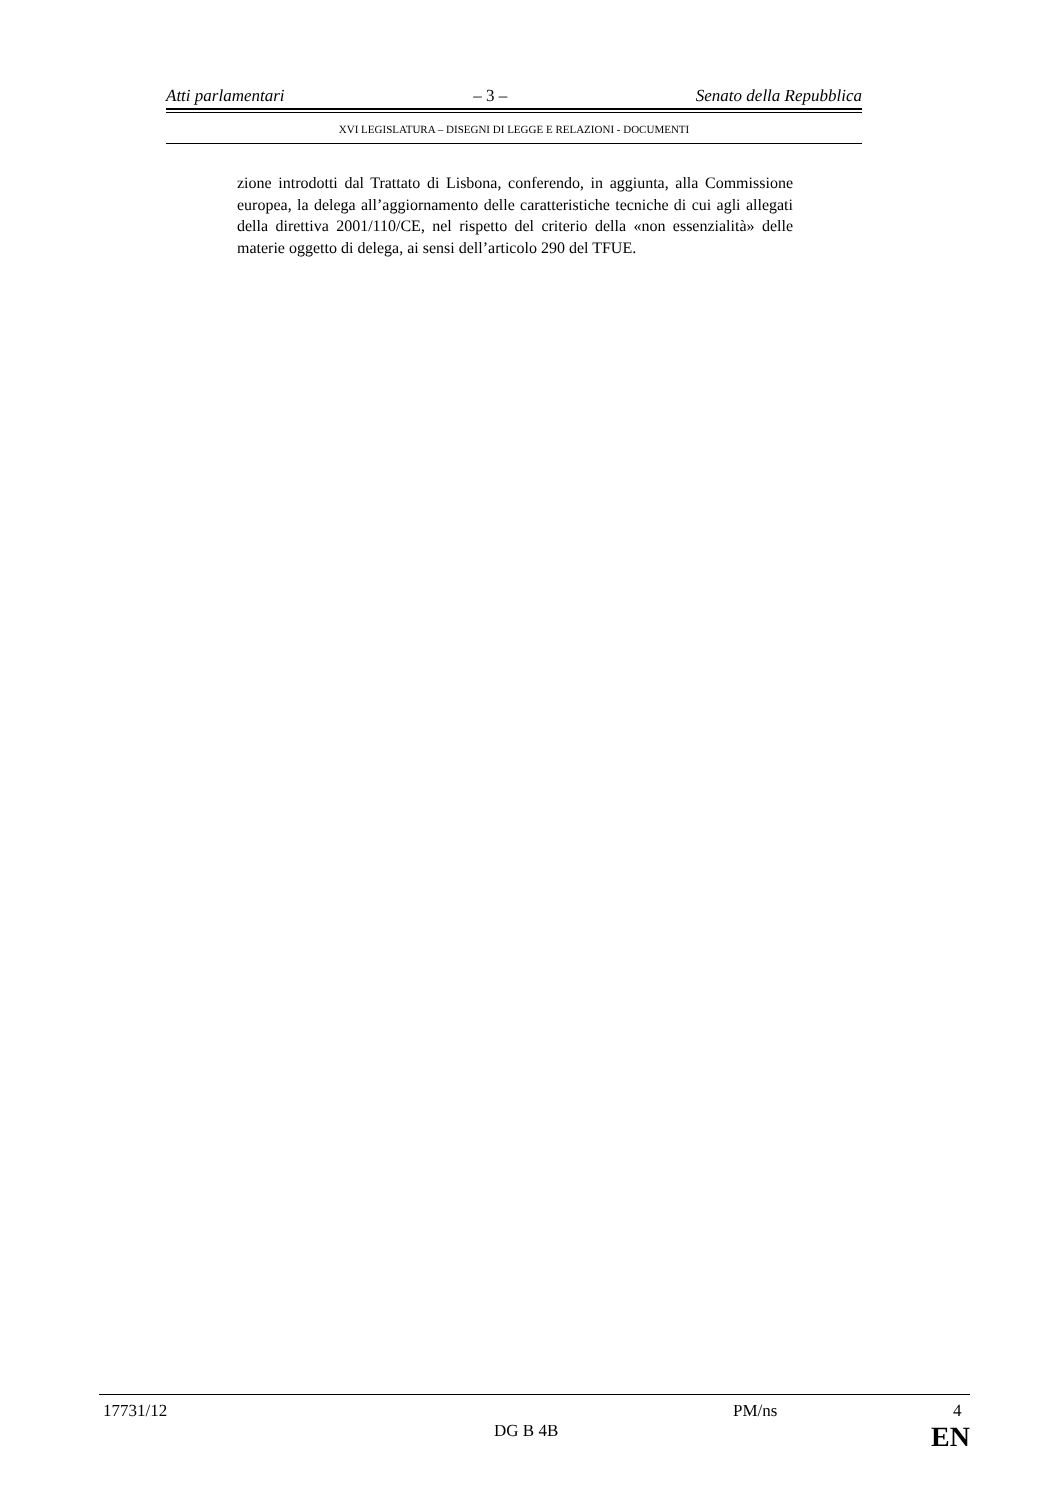Atti parlamentari – 3 – Senato della Repubblica
XVI LEGISLATURA – DISEGNI DI LEGGE E RELAZIONI - DOCUMENTI
zione introdotti dal Trattato di Lisbona, conferendo, in aggiunta, alla Commissione europea, la delega all’aggiornamento delle caratteristiche tecniche di cui agli allegati della direttiva 2001/110/CE, nel rispetto del criterio della «non essenzialità» delle materie oggetto di delega, ai sensi dell’articolo 290 del TFUE.
17731/12 PM/ns 4
DG B 4B EN